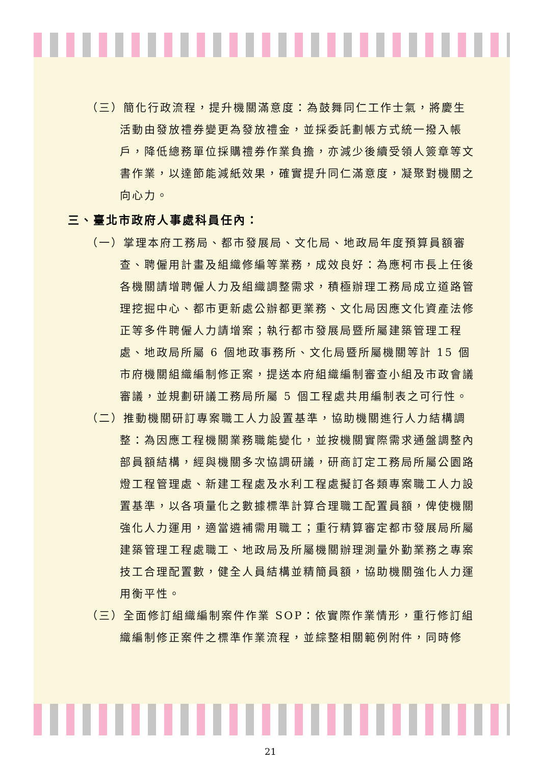（三）簡化行政流程，提升機關滿意度：為鼓舞同仁工作士氣，將慶生活動由發放禮券變更為發放禮金，並採委託劃帳方式統一撥入帳戶，降低總務單位採購禮券作業負擔，亦減少後續受領人簽章等文書作業，以達節能減紙效果，確實提升同仁滿意度，凝聚對機關之向心力。
三、臺北市政府人事處科員任內：
（一）掌理本府工務局、都市發展局、文化局、地政局年度預算員額審查、聘僱用計畫及組織修編等業務，成效良好：為應柯市長上任後各機關請增聘僱人力及組織調整需求，積極辦理工務局成立道路管理挖掘中心、都市更新處公辦都更業務、文化局因應文化資產法修正等多件聘僱人力請增案；執行都市發展局暨所屬建築管理工程處、地政局所屬 6 個地政事務所、文化局暨所屬機關等計 15 個市府機關組織編制修正案，提送本府組織編制審查小組及市政會議審議，並規劃研議工務局所屬 5 個工程處共用編制表之可行性。
（二）推動機關研訂專案職工人力設置基準，協助機關進行人力結構調整：為因應工程機關業務職能變化，並按機關實際需求通盤調整內部員額結構，經與機關多次協調研議，研商訂定工務局所屬公園路燈工程管理處、新建工程處及水利工程處擬訂各類專案職工人力設置基準，以各項量化之數據標準計算合理職工配置員額，俾使機關強化人力運用，適當遴補需用職工；重行精算審定都市發展局所屬建築管理工程處職工、地政局及所屬機關辦理測量外勤業務之專案技工合理配置數，健全人員結構並精簡員額，協助機關強化人力運用衡平性。
（三）全面修訂組織編制案件作業 SOP：依實際作業情形，重行修訂組織編制修正案件之標準作業流程，並綜整相關範例附件，同時修
21